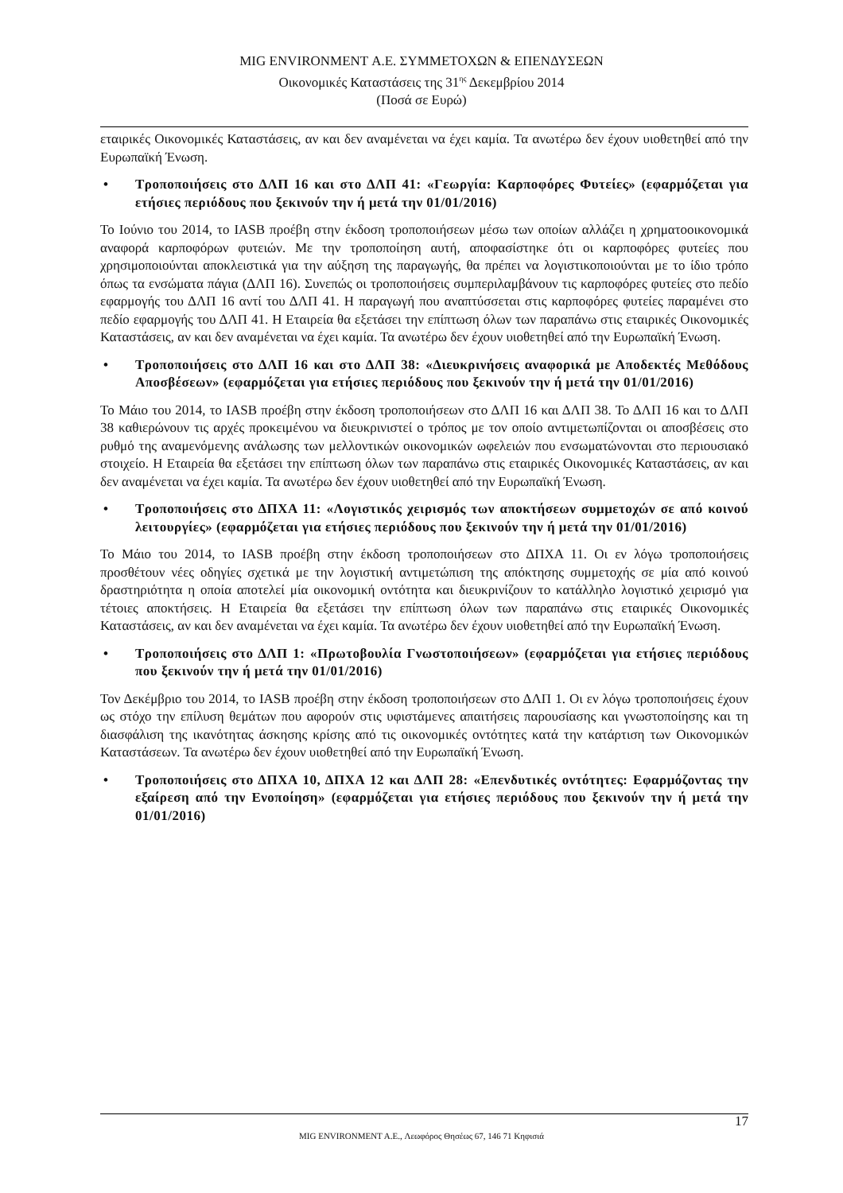MIG ENVIRONMENT Α.Ε. ΣΥΜΜΕΤΟΧΩΝ & ΕΠΕΝΔΥΣΕΩΝ
Οικονομικές Καταστάσεις της 31<sup>ης</sup> Δεκεμβρίου 2014
(Ποσά σε Ευρώ)
εταιρικές Οικονομικές Καταστάσεις, αν και δεν αναμένεται να έχει καμία. Τα ανωτέρω δεν έχουν υιοθετηθεί από την Ευρωπαϊκή Ένωση.
• Τροποποιήσεις στο ΔΛΠ 16 και στο ΔΛΠ 41: «Γεωργία: Καρποφόρες Φυτείες» (εφαρμόζεται για ετήσιες περιόδους που ξεκινούν την ή μετά την 01/01/2016)
Το Ιούνιο του 2014, το IASB προέβη στην έκδοση τροποποιήσεων μέσω των οποίων αλλάζει η χρηματοοικονομικά αναφορά καρποφόρων φυτειών. Με την τροποποίηση αυτή, αποφασίστηκε ότι οι καρποφόρες φυτείες που χρησιμοποιούνται αποκλειστικά για την αύξηση της παραγωγής, θα πρέπει να λογιστικοποιούνται με το ίδιο τρόπο όπως τα ενσώματα πάγια (ΔΛΠ 16). Συνεπώς οι τροποποιήσεις συμπεριλαμβάνουν τις καρποφόρες φυτείες στο πεδίο εφαρμογής του ΔΛΠ 16 αντί του ΔΛΠ 41. Η παραγωγή που αναπτύσσεται στις καρποφόρες φυτείες παραμένει στο πεδίο εφαρμογής του ΔΛΠ 41. Η Εταιρεία θα εξετάσει την επίπτωση όλων των παραπάνω στις εταιρικές Οικονομικές Καταστάσεις, αν και δεν αναμένεται να έχει καμία. Τα ανωτέρω δεν έχουν υιοθετηθεί από την Ευρωπαϊκή Ένωση.
• Τροποποιήσεις στο ΔΛΠ 16 και στο ΔΛΠ 38: «Διευκρινήσεις αναφορικά με Αποδεκτές Μεθόδους Αποσβέσεων» (εφαρμόζεται για ετήσιες περιόδους που ξεκινούν την ή μετά την 01/01/2016)
Το Μάιο του 2014, το IASB προέβη στην έκδοση τροποποιήσεων στο ΔΛΠ 16 και ΔΛΠ 38. Το ΔΛΠ 16 και το ΔΛΠ 38 καθιερώνουν τις αρχές προκειμένου να διευκρινιστεί ο τρόπος με τον οποίο αντιμετωπίζονται οι αποσβέσεις στο ρυθμό της αναμενόμενης ανάλωσης των μελλοντικών οικονομικών ωφελειών που ενσωματώνονται στο περιουσιακό στοιχείο. Η Εταιρεία θα εξετάσει την επίπτωση όλων των παραπάνω στις εταιρικές Οικονομικές Καταστάσεις, αν και δεν αναμένεται να έχει καμία. Τα ανωτέρω δεν έχουν υιοθετηθεί από την Ευρωπαϊκή Ένωση.
• Τροποποιήσεις στο ΔΠΧΑ 11: «Λογιστικός χειρισμός των αποκτήσεων συμμετοχών σε από κοινού λειτουργίες» (εφαρμόζεται για ετήσιες περιόδους που ξεκινούν την ή μετά την 01/01/2016)
Το Μάιο του 2014, το IASB προέβη στην έκδοση τροποποιήσεων στο ΔΠΧΑ 11. Οι εν λόγω τροποποιήσεις προσθέτουν νέες οδηγίες σχετικά με την λογιστική αντιμετώπιση της απόκτησης συμμετοχής σε μία από κοινού δραστηριότητα η οποία αποτελεί μία οικονομική οντότητα και διευκρινίζουν το κατάλληλο λογιστικό χειρισμό για τέτοιες αποκτήσεις. Η Εταιρεία θα εξετάσει την επίπτωση όλων των παραπάνω στις εταιρικές Οικονομικές Καταστάσεις, αν και δεν αναμένεται να έχει καμία. Τα ανωτέρω δεν έχουν υιοθετηθεί από την Ευρωπαϊκή Ένωση.
• Τροποποιήσεις στο ΔΛΠ 1: «Πρωτοβουλία Γνωστοποιήσεων» (εφαρμόζεται για ετήσιες περιόδους που ξεκινούν την ή μετά την 01/01/2016)
Τον Δεκέμβριο του 2014, το IASB προέβη στην έκδοση τροποποιήσεων στο ΔΛΠ 1. Οι εν λόγω τροποποιήσεις έχουν ως στόχο την επίλυση θεμάτων που αφορούν στις υφιστάμενες απαιτήσεις παρουσίασης και γνωστοποίησης και τη διασφάλιση της ικανότητας άσκησης κρίσης από τις οικονομικές οντότητες κατά την κατάρτιση των Οικονομικών Καταστάσεων. Τα ανωτέρω δεν έχουν υιοθετηθεί από την Ευρωπαϊκή Ένωση.
• Τροποποιήσεις στο ΔΠΧΑ 10, ΔΠΧΑ 12 και ΔΛΠ 28: «Επενδυτικές οντότητες: Εφαρμόζοντας την εξαίρεση από την Ενοποίηση» (εφαρμόζεται για ετήσιες περιόδους που ξεκινούν την ή μετά την 01/01/2016)
17
MIG ENVIRONMENT A.E., Λεωφόρος Θησέως 67, 146 71 Κηφισιά